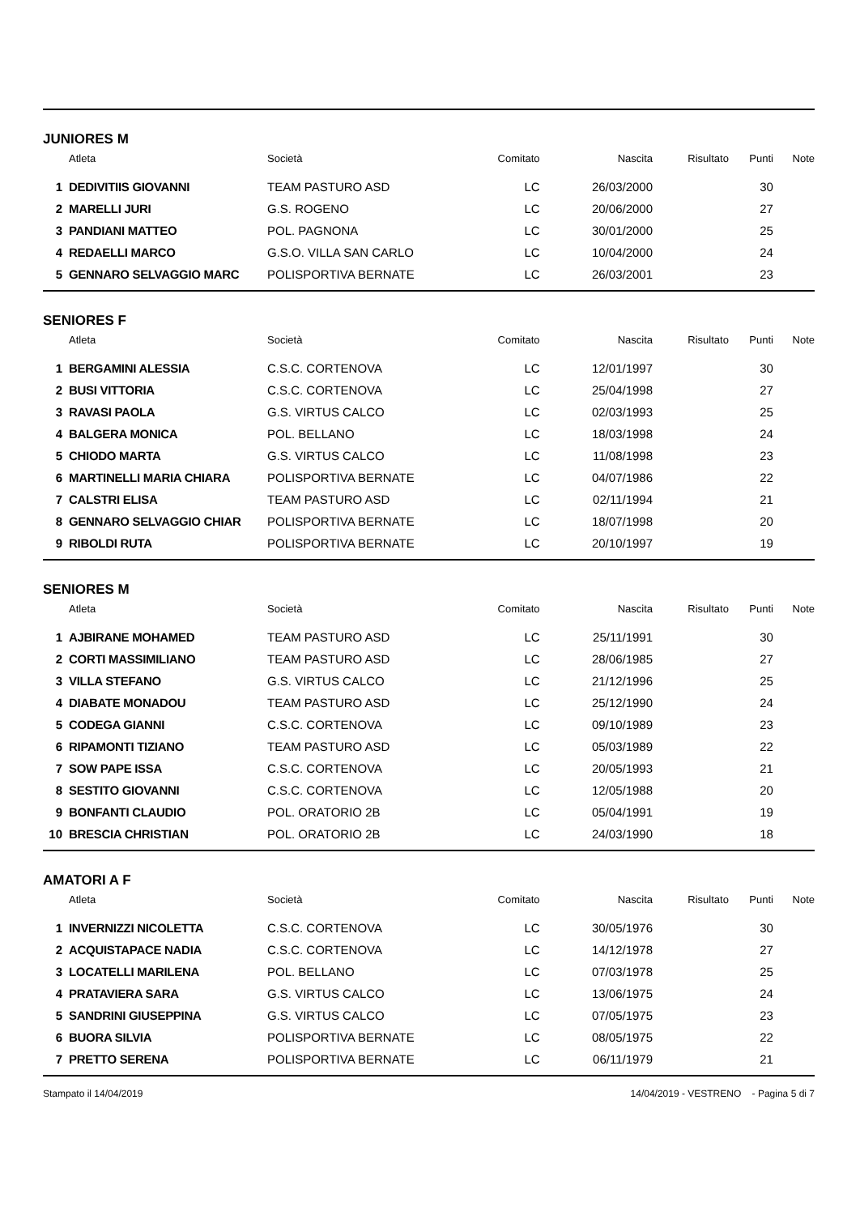JUNIORES M
| | Atleta | Società | Comitato | Nascita | Risultato | Punti | Note |
| --- | --- | --- | --- | --- | --- | --- | --- |
| 1 | DEDIVITIIS GIOVANNI | TEAM PASTURO ASD | LC | 26/03/2000 | | 30 | |
| 2 | MARELLI JURI | G.S. ROGENO | LC | 20/06/2000 | | 27 | |
| 3 | PANDIANI MATTEO | POL. PAGNONA | LC | 30/01/2000 | | 25 | |
| 4 | REDAELLI MARCO | G.S.O. VILLA SAN CARLO | LC | 10/04/2000 | | 24 | |
| 5 | GENNARO SELVAGGIO MARC | POLISPORTIVA BERNATE | LC | 26/03/2001 | | 23 | |
SENIORES F
| | Atleta | Società | Comitato | Nascita | Risultato | Punti | Note |
| --- | --- | --- | --- | --- | --- | --- | --- |
| 1 | BERGAMINI ALESSIA | C.S.C. CORTENOVA | LC | 12/01/1997 | | 30 | |
| 2 | BUSI VITTORIA | C.S.C. CORTENOVA | LC | 25/04/1998 | | 27 | |
| 3 | RAVASI PAOLA | G.S. VIRTUS CALCO | LC | 02/03/1993 | | 25 | |
| 4 | BALGERA MONICA | POL. BELLANO | LC | 18/03/1998 | | 24 | |
| 5 | CHIODO MARTA | G.S. VIRTUS CALCO | LC | 11/08/1998 | | 23 | |
| 6 | MARTINELLI MARIA CHIARA | POLISPORTIVA BERNATE | LC | 04/07/1986 | | 22 | |
| 7 | CALSTRI ELISA | TEAM PASTURO ASD | LC | 02/11/1994 | | 21 | |
| 8 | GENNARO SELVAGGIO CHIAR | POLISPORTIVA BERNATE | LC | 18/07/1998 | | 20 | |
| 9 | RIBOLDI RUTA | POLISPORTIVA BERNATE | LC | 20/10/1997 | | 19 | |
SENIORES M
| | Atleta | Società | Comitato | Nascita | Risultato | Punti | Note |
| --- | --- | --- | --- | --- | --- | --- | --- |
| 1 | AJBIRANE MOHAMED | TEAM PASTURO ASD | LC | 25/11/1991 | | 30 | |
| 2 | CORTI MASSIMILIANO | TEAM PASTURO ASD | LC | 28/06/1985 | | 27 | |
| 3 | VILLA STEFANO | G.S. VIRTUS CALCO | LC | 21/12/1996 | | 25 | |
| 4 | DIABATE MONADOU | TEAM PASTURO ASD | LC | 25/12/1990 | | 24 | |
| 5 | CODEGA GIANNI | C.S.C. CORTENOVA | LC | 09/10/1989 | | 23 | |
| 6 | RIPAMONTI TIZIANO | TEAM PASTURO ASD | LC | 05/03/1989 | | 22 | |
| 7 | SOW PAPE ISSA | C.S.C. CORTENOVA | LC | 20/05/1993 | | 21 | |
| 8 | SESTITO GIOVANNI | C.S.C. CORTENOVA | LC | 12/05/1988 | | 20 | |
| 9 | BONFANTI CLAUDIO | POL. ORATORIO 2B | LC | 05/04/1991 | | 19 | |
| 10 | BRESCIA CHRISTIAN | POL. ORATORIO 2B | LC | 24/03/1990 | | 18 | |
AMATORI A F
| | Atleta | Società | Comitato | Nascita | Risultato | Punti | Note |
| --- | --- | --- | --- | --- | --- | --- | --- |
| 1 | INVERNIZZI NICOLETTA | C.S.C. CORTENOVA | LC | 30/05/1976 | | 30 | |
| 2 | ACQUISTAPACE NADIA | C.S.C. CORTENOVA | LC | 14/12/1978 | | 27 | |
| 3 | LOCATELLI MARILENA | POL. BELLANO | LC | 07/03/1978 | | 25 | |
| 4 | PRATAVIERA SARA | G.S. VIRTUS CALCO | LC | 13/06/1975 | | 24 | |
| 5 | SANDRINI GIUSEPPINA | G.S. VIRTUS CALCO | LC | 07/05/1975 | | 23 | |
| 6 | BUORA SILVIA | POLISPORTIVA BERNATE | LC | 08/05/1975 | | 22 | |
| 7 | PRETTO SERENA | POLISPORTIVA BERNATE | LC | 06/11/1979 | | 21 | |
Stampato il 14/04/2019 14/04/2019 - VESTRENO - Pagina 5 di 7